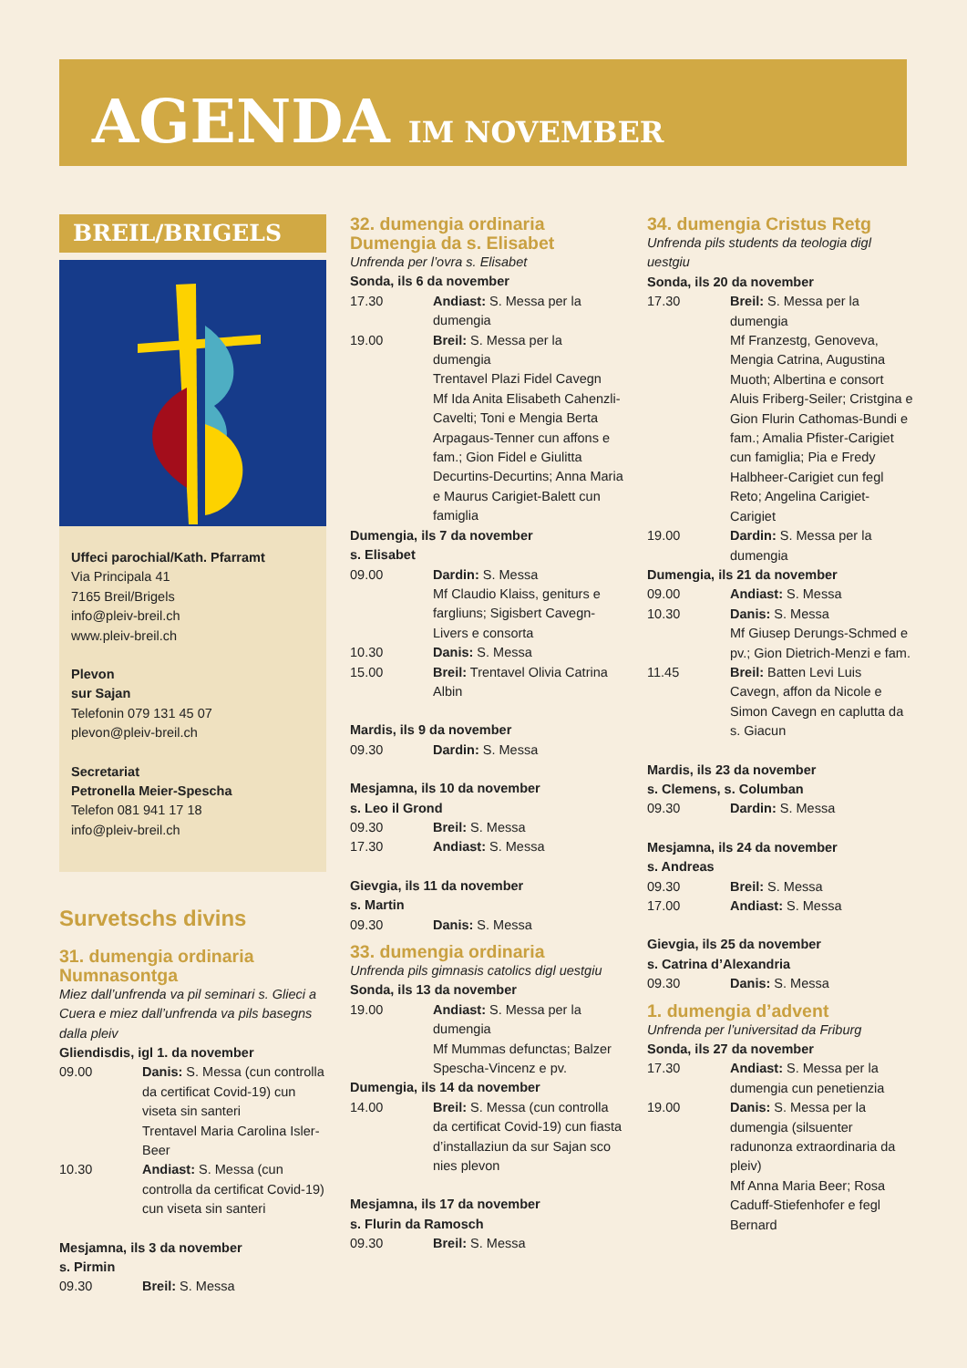AGENDA IM NOVEMBER
BREIL/BRIGELS
Uffeci parochial/Kath. Pfarramt
Via Principala 41
7165 Breil/Brigels
info@pleiv-breil.ch
www.pleiv-breil.ch
Plevon
sur Sajan
Telefonin 079 131 45 07
plevon@pleiv-breil.ch
Secretariat
Petronella Meier-Spescha
Telefon 081 941 17 18
info@pleiv-breil.ch
Survetschs divins
31. dumengia ordinaria
Numnasontga
Miez dall’unfrenda va pil seminari s. Glieci a Cuera e miez dall’unfrenda va pils basegns dalla pleiv
Gliendisdis, igl 1. da november
09.00 Danis: S. Messa (cun controlla da certificat Covid-19) cun viseta sin santeri
Trentavel Maria Carolina Isler-Beer
10.30 Andiast: S. Messa (cun controlla da certificat Covid-19) cun viseta sin santeri
Mesjamna, ils 3 da november
s. Pirmin
09.30 Breil: S. Messa
32. dumengia ordinaria
Dumengia da s. Elisabet
Unfrenda per l’ovra s. Elisabet
Sonda, ils 6 da november
17.30 Andiast: S. Messa per la dumengia
19.00 Breil: S. Messa per la dumengia
Trentavel Plazi Fidel Cavegn
Mf Ida Anita Elisabeth Cahenzli-Cavelti; Toni e Mengia Berta Arpagaus-Tenner cun affons e fam.; Gion Fidel e Giulitta Decurtins-Decurtins; Anna Maria e Maurus Carigiet-Balett cun famiglia
Dumengia, ils 7 da november
s. Elisabet
09.00 Dardin: S. Messa
Mf Claudio Klaiss, geniturs e fargliuns; Sigisbert Cavegn-Livers e consorta
10.30 Danis: S. Messa
15.00 Breil: Trentavel Olivia Catrina Albin
Mardis, ils 9 da november
09.30 Dardin: S. Messa
Mesjamna, ils 10 da november
s. Leo il Grond
09.30 Breil: S. Messa
17.30 Andiast: S. Messa
Gievgia, ils 11 da november
s. Martin
09.30 Danis: S. Messa
33. dumengia ordinaria
Unfrenda pils gimnasis catolics digl uestgiu
Sonda, ils 13 da november
19.00 Andiast: S. Messa per la dumengia
Mf Mummas defunctas; Balzer Spescha-Vincenz e pv.
Dumengia, ils 14 da november
14.00 Breil: S. Messa (cun controlla da certificat Covid-19) cun fiasta d’installaziun da sur Sajan sco nies plevon
Mesjamna, ils 17 da november
s. Flurin da Ramosch
09.30 Breil: S. Messa
34. dumengia Cristus Retg
Unfrenda pils students da teologia digl uestgiu
Sonda, ils 20 da november
17.30 Breil: S. Messa per la dumengia
Mf Franzestg, Genoveva, Mengia Catrina, Augustina Muoth; Albertina e consort Aluis Friberg-Seiler; Cristgina e Gion Flurin Cathomas-Bundi e fam.; Amalia Pfister-Carigiet cun famiglia; Pia e Fredy Halbheer-Carigiet cun fegl Reto; Angelina Carigiet-Carigiet
19.00 Dardin: S. Messa per la dumengia
Dumengia, ils 21 da november
09.00 Andiast: S. Messa
10.30 Danis: S. Messa
Mf Giusep Derungs-Schmed e pv.; Gion Dietrich-Menzi e fam.
11.45 Breil: Batten Levi Luis Cavegn, affon da Nicole e Simon Cavegn en caplutta da s. Giacun
Mardis, ils 23 da november
s. Clemens, s. Columban
09.30 Dardin: S. Messa
Mesjamna, ils 24 da november
s. Andreas
09.30 Breil: S. Messa
17.00 Andiast: S. Messa
Gievgia, ils 25 da november
s. Catrina d’Alexandria
09.30 Danis: S. Messa
1. dumengia d’advent
Unfrenda per l’universitad da Friburg
Sonda, ils 27 da november
17.30 Andiast: S. Messa per la dumengia cun penetienzia
19.00 Danis: S. Messa per la dumengia (silsuenter radunonza extraordinaria da pleiv)
Mf Anna Maria Beer; Rosa Caduff-Stiefenhofer e fegl Bernard